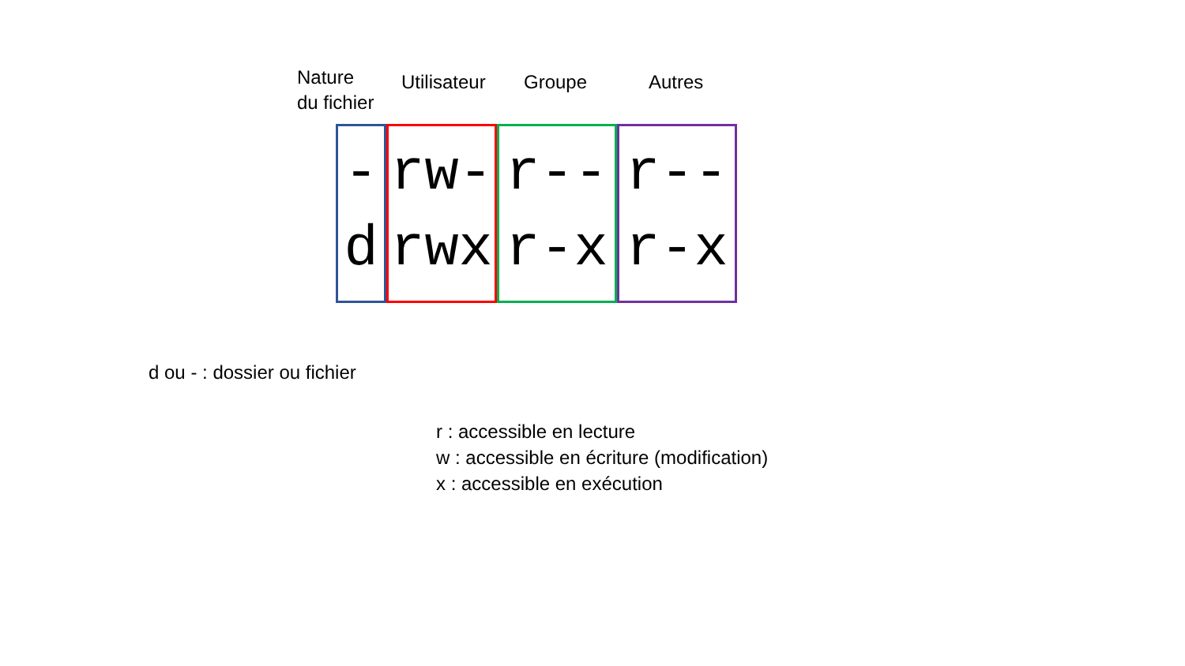Nature
du fichier
Utilisateur
Groupe Autres
-
d
rw-
rwx
r--
r-x
r--
r-x
d ou - : dossier ou fichier
r : accessible en lecture
w : accessible en écriture (modification)
x : accessible en exécution